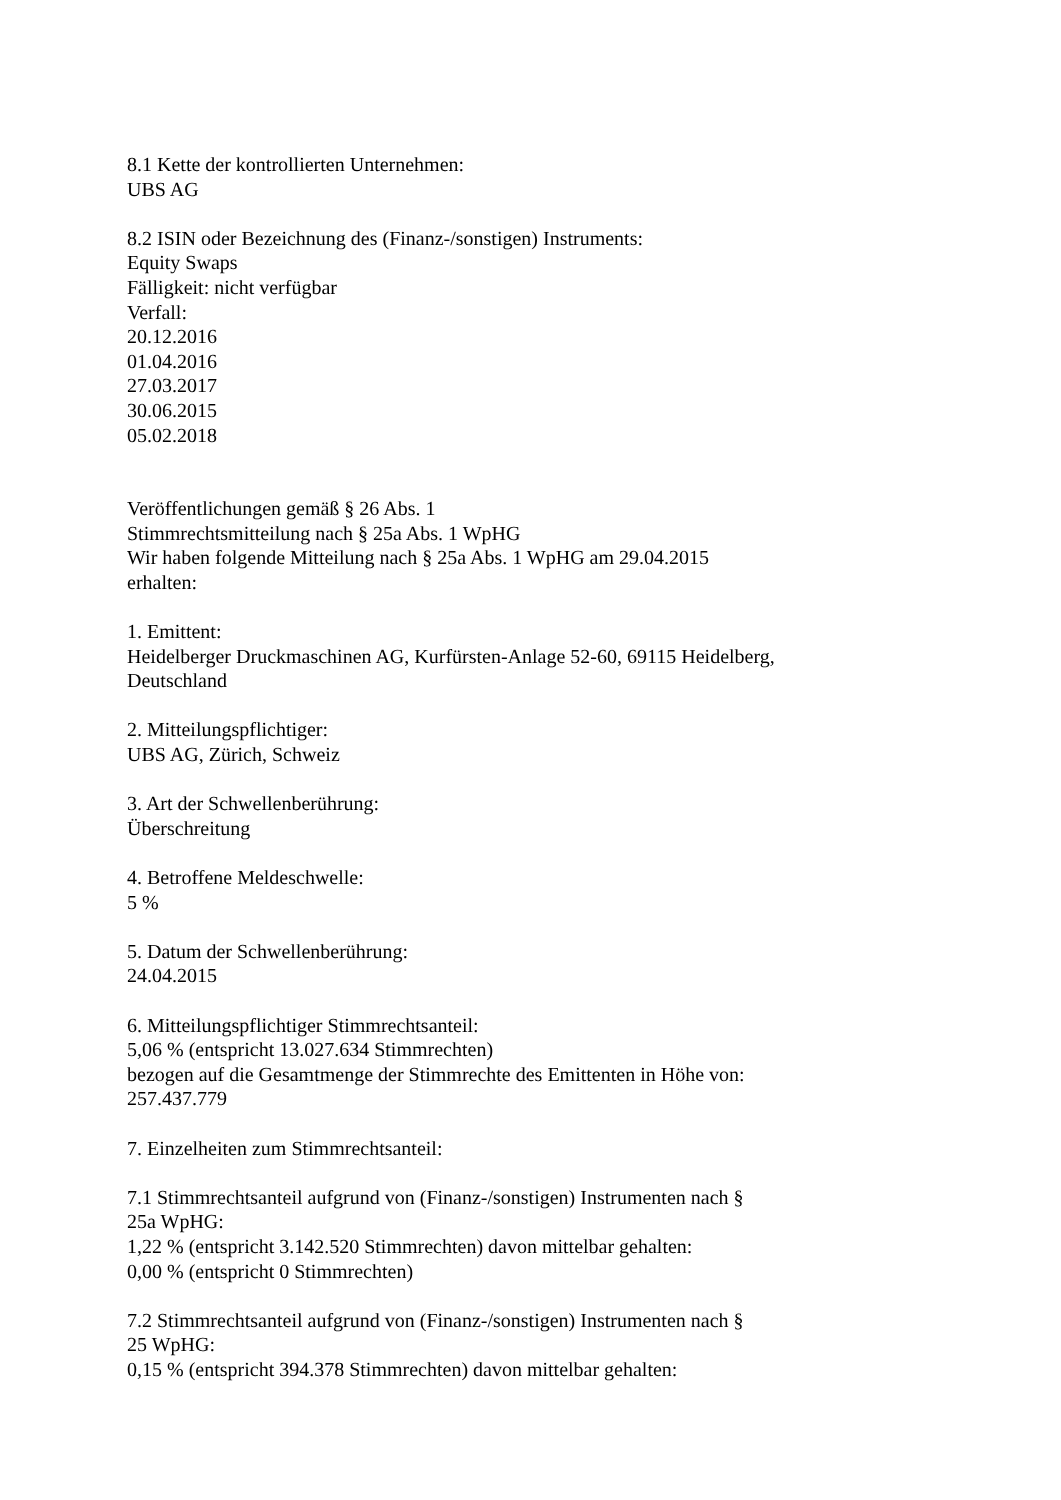8.1 Kette der kontrollierten Unternehmen:
UBS AG
8.2 ISIN oder Bezeichnung des (Finanz-/sonstigen) Instruments:
Equity Swaps
Fälligkeit: nicht verfügbar
Verfall:
20.12.2016
01.04.2016
27.03.2017
30.06.2015
05.02.2018
Veröffentlichungen gemäß § 26 Abs. 1
Stimmrechtsmitteilung nach § 25a Abs. 1 WpHG
Wir haben folgende Mitteilung nach § 25a Abs. 1 WpHG am 29.04.2015
erhalten:
1. Emittent:
Heidelberger Druckmaschinen AG, Kurfürsten-Anlage 52-60, 69115 Heidelberg,
Deutschland
2. Mitteilungspflichtiger:
UBS AG, Zürich, Schweiz
3. Art der Schwellenberührung:
Überschreitung
4. Betroffene Meldeschwelle:
5 %
5. Datum der Schwellenberührung:
24.04.2015
6. Mitteilungspflichtiger Stimmrechtsanteil:
5,06 % (entspricht 13.027.634 Stimmrechten)
bezogen auf die Gesamtmenge der Stimmrechte des Emittenten in Höhe von:
257.437.779
7. Einzelheiten zum Stimmrechtsanteil:
7.1 Stimmrechtsanteil aufgrund von (Finanz-/sonstigen) Instrumenten nach §
25a WpHG:
1,22 % (entspricht 3.142.520 Stimmrechten) davon mittelbar gehalten:
0,00 % (entspricht 0 Stimmrechten)
7.2 Stimmrechtsanteil aufgrund von (Finanz-/sonstigen) Instrumenten nach §
25 WpHG:
0,15 % (entspricht 394.378 Stimmrechten) davon mittelbar gehalten: